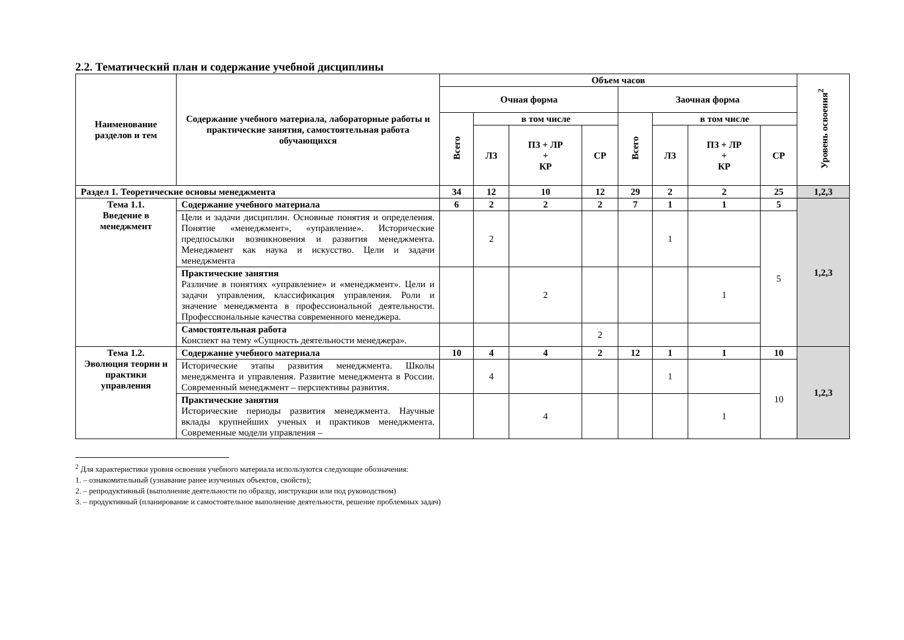2.2. Тематический план и содержание учебной дисциплины
| Наименование разделов и тем | Содержание учебного материала, лабораторные работы и практические занятия, самостоятельная работа обучающихся | Объем часов | | | | | | | | Уровень освоения<sup>2</sup> |
| --- | --- | --- | --- | --- | --- | --- | --- | --- | --- | --- |
| | | Очная форма | | | | Заочная форма | | | | |
| | | Всего | в том числе | | | Всего | в том числе | | | |
| | | | ЛЗ | ПЗ + ЛР + КР | СР | | ЛЗ | ПЗ + ЛР + КР | СР | |
| Раздел 1. Теоретические основы менеджмента | | 34 | 12 | 10 | 12 | 29 | 2 | 2 | 25 | 1,2,3 |
| Тема 1.1. Введение в менеджмент | Содержание учебного материала | 6 | 2 | 2 | 2 | 7 | 1 | 1 | 5 | 1,2,3 |
| | Цели и задачи дисциплин. Основные понятия и определения. Понятие «менеджмент», «управление». Исторические предпосылки возникновения и развития менеджмента. Менеджмент как наука и искусство. Цели и задачи менеджмента | | 2 | | | | 1 | | 5 | |
| | Практические занятия Различие в понятиях «управление» и «менеджмент». Цели и задачи управления, классификация управления. Роли и значение менеджмента в профессиональной деятельности. Профессиональные качества современного менеджера. | | | 2 | | | | 1 | | |
| | Самостоятельная работа Конспект на тему «Сущность деятельности менеджера». | | | | 2 | | | | | |
| Тема 1.2. Эволюция теории и практики управления | Содержание учебного материала | 10 | 4 | 4 | 2 | 12 | 1 | 1 | 10 | 1,2,3 |
| | Исторические этапы развития менеджмента. Школы менеджмента и управления. Развитие менеджмента в России. Современный менеджмент – перспективы развития. | | 4 | | | | 1 | | 10 | |
| | Практические занятия Исторические периоды развития менеджмента. Научные вклады крупнейших ученых и практиков менеджмента. Современные модели управления – | | | 4 | | | | 1 | | |
<sup>2</sup> Для характеристики уровня освоения учебного материала используются следующие обозначения:
1. – ознакомительный (узнавание ранее изученных объектов, свойств);
2. – репродуктивный (выполнение деятельности по образцу, инструкции или под руководством)
3. – продуктивный (планирование и самостоятельное выполнение деятельности, решение проблемных задач)